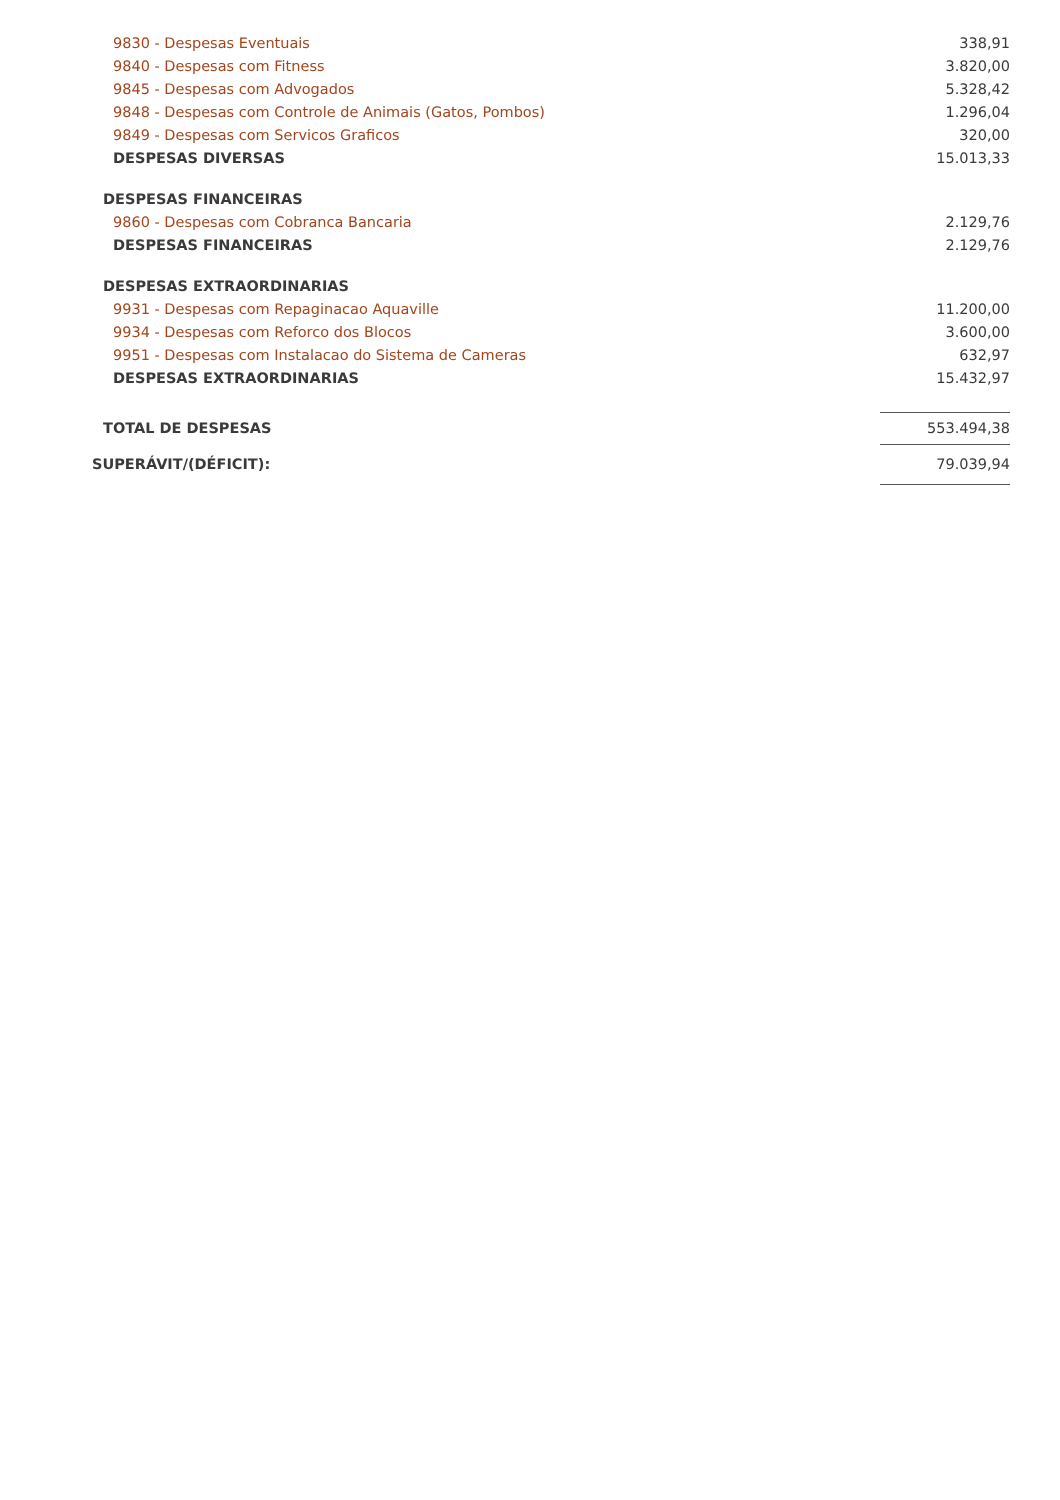| 9830 - Despesas Eventuais | 338,91 |
| 9840 - Despesas com Fitness | 3.820,00 |
| 9845 - Despesas com Advogados | 5.328,42 |
| 9848 - Despesas com Controle de Animais (Gatos, Pombos) | 1.296,04 |
| 9849 - Despesas com Servicos Graficos | 320,00 |
| DESPESAS DIVERSAS | 15.013,33 |
| DESPESAS FINANCEIRAS | |
| 9860 - Despesas com Cobranca Bancaria | 2.129,76 |
| DESPESAS FINANCEIRAS | 2.129,76 |
| DESPESAS EXTRAORDINARIAS | |
| 9931 - Despesas com Repaginacao Aquaville | 11.200,00 |
| 9934 - Despesas com Reforco dos Blocos | 3.600,00 |
| 9951 - Despesas com Instalacao do Sistema de Cameras | 632,97 |
| DESPESAS EXTRAORDINARIAS | 15.432,97 |
| TOTAL DE DESPESAS | 553.494,38 |
| SUPERÁVIT/(DÉFICIT): | 79.039,94 |